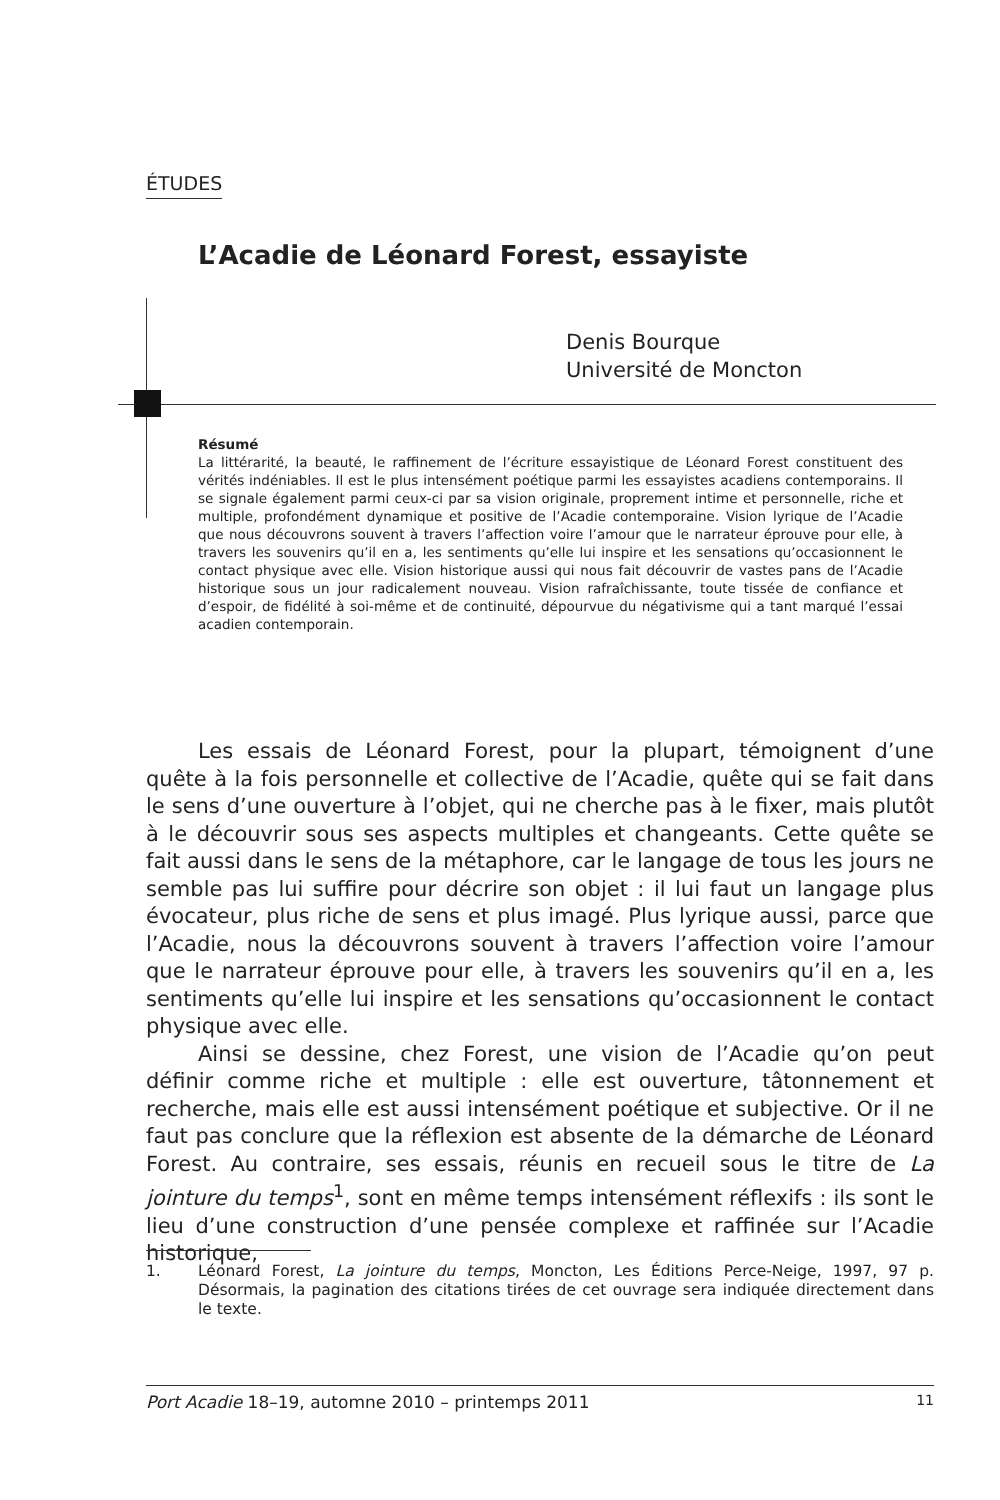ÉTUDES
L’Acadie de Léonard Forest, essayiste
Denis Bourque
Université de Moncton
Résumé
La littérarité, la beauté, le raffinement de l’écriture essayistique de Léonard Forest constituent des vérités indéniables. Il est le plus intensément poétique parmi les essayistes acadiens contemporains. Il se signale également parmi ceux-ci par sa vision originale, proprement intime et personnelle, riche et multiple, profondément dynamique et positive de l’Acadie contemporaine. Vision lyrique de l’Acadie que nous découvrons souvent à travers l’affection voire l’amour que le narrateur éprouve pour elle, à travers les souvenirs qu’il en a, les sentiments qu’elle lui inspire et les sensations qu’occasionnent le contact physique avec elle. Vision historique aussi qui nous fait découvrir de vastes pans de l’Acadie historique sous un jour radicalement nouveau. Vision rafraîchissante, toute tissée de confiance et d’espoir, de fidélité à soi-même et de continuité, dépourvue du négativisme qui a tant marqué l’essai acadien contemporain.
Les essais de Léonard Forest, pour la plupart, témoignent d’une quête à la fois personnelle et collective de l’Acadie, quête qui se fait dans le sens d’une ouverture à l’objet, qui ne cherche pas à le fixer, mais plutôt à le découvrir sous ses aspects multiples et changeants. Cette quête se fait aussi dans le sens de la métaphore, car le langage de tous les jours ne semble pas lui suffire pour décrire son objet : il lui faut un langage plus évocateur, plus riche de sens et plus imagé. Plus lyrique aussi, parce que l’Acadie, nous la découvrons souvent à travers l’affection voire l’amour que le narrateur éprouve pour elle, à travers les souvenirs qu’il en a, les sentiments qu’elle lui inspire et les sensations qu’occasionnent le contact physique avec elle.
Ainsi se dessine, chez Forest, une vision de l’Acadie qu’on peut définir comme riche et multiple : elle est ouverture, tâtonnement et recherche, mais elle est aussi intensément poétique et subjective. Or il ne faut pas conclure que la réflexion est absente de la démarche de Léonard Forest. Au contraire, ses essais, réunis en recueil sous le titre de La jointure du temps<sup>1</sup>, sont en même temps intensément réflexifs : ils sont le lieu d’une construction d’une pensée complexe et raffinée sur l’Acadie historique,
1. Léonard Forest, La jointure du temps, Moncton, Les Éditions Perce-Neige, 1997, 97 p. Désormais, la pagination des citations tirées de cet ouvrage sera indiquée directement dans le texte.
Port Acadie 18–19, automne 2010 – printemps 2011
11